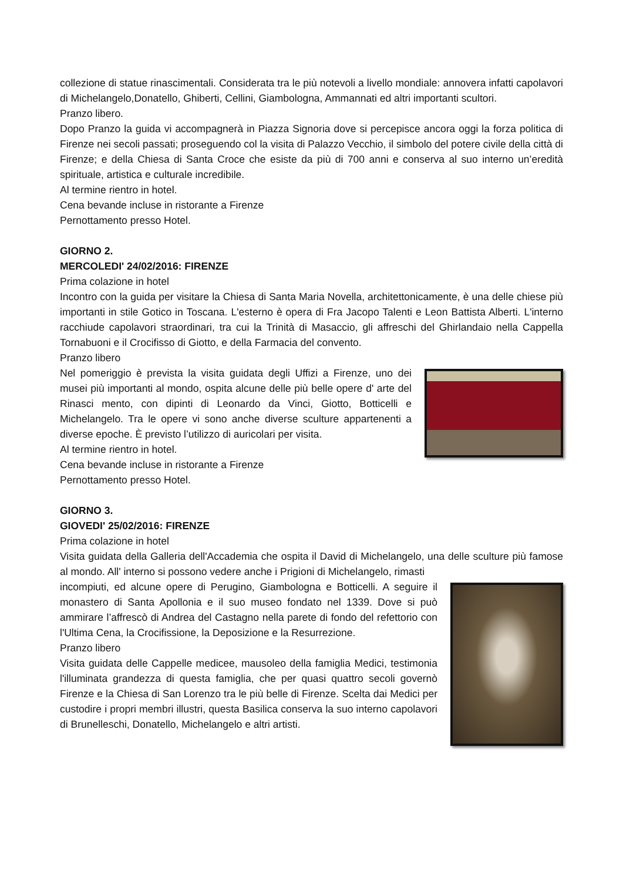collezione di statue rinascimentali. Considerata tra le più notevoli a livello mondiale: annovera infatti capolavori di Michelangelo,Donatello, Ghiberti, Cellini, Giambologna, Ammannati ed altri importanti scultori.
Pranzo libero.
Dopo Pranzo la guida vi accompagnerà in Piazza Signoria dove si percepisce ancora oggi la forza politica di Firenze nei secoli passati; proseguendo col la visita di Palazzo Vecchio, il simbolo del potere civile della città di Firenze; e della Chiesa di Santa Croce che esiste da più di 700 anni e conserva al suo interno un’eredità spirituale, artistica e culturale incredibile.
Al termine rientro in hotel.
Cena bevande incluse in ristorante a Firenze
Pernottamento presso Hotel.
GIORNO 2.
MERCOLEDI' 24/02/2016: FIRENZE
Prima colazione in hotel
Incontro con la guida per visitare la Chiesa di Santa Maria Novella, architettonicamente, è una delle chiese più importanti in stile Gotico in Toscana. L'esterno è opera di Fra Jacopo Talenti e Leon Battista Alberti. L'interno racchiude capolavori straordinari, tra cui la Trinità di Masaccio, gli affreschi del Ghirlandaio nella Cappella Tornabuoni e il Crocifisso di Giotto, e della Farmacia del convento.
Pranzo libero
Nel pomeriggio è prevista la visita guidata degli Uffizi a Firenze, uno dei musei più importanti al mondo, ospita alcune delle più belle opere d' arte del Rinasci mento, con dipinti di Leonardo da Vinci, Giotto, Botticelli e Michelangelo. Tra le opere vi sono anche diverse sculture appartenenti a diverse epoche. È previsto l’utilizzo di auricolari per visita.
Al termine rientro in hotel.
Cena bevande incluse in ristorante a Firenze
Pernottamento presso Hotel.
GIORNO 3.
GIOVEDI' 25/02/2016: FIRENZE
Prima colazione in hotel
Visita guidata della Galleria dell'Accademia che ospita il David di Michelangelo, una delle sculture più famose al mondo. All' interno si possono vedere anche i Prigioni di Michelangelo, rimasti
incompiuti, ed alcune opere di Perugino, Giambologna e Botticelli. A seguire il monastero di Santa Apollonia e il suo museo fondato nel 1339. Dove si può ammirare l’affrescò di Andrea del Castagno nella parete di fondo del refettorio con l'Ultima Cena, la Crocifissione, la Deposizione e la Resurrezione.
Pranzo libero
Visita guidata delle Cappelle medicee, mausoleo della famiglia Medici, testimonia l'illuminata grandezza di questa famiglia, che per quasi quattro secoli governò Firenze e la Chiesa di San Lorenzo tra le più belle di Firenze. Scelta dai Medici per custodire i propri membri illustri, questa Basilica conserva la suo interno capolavori di Brunelleschi, Donatello, Michelangelo e altri artisti.